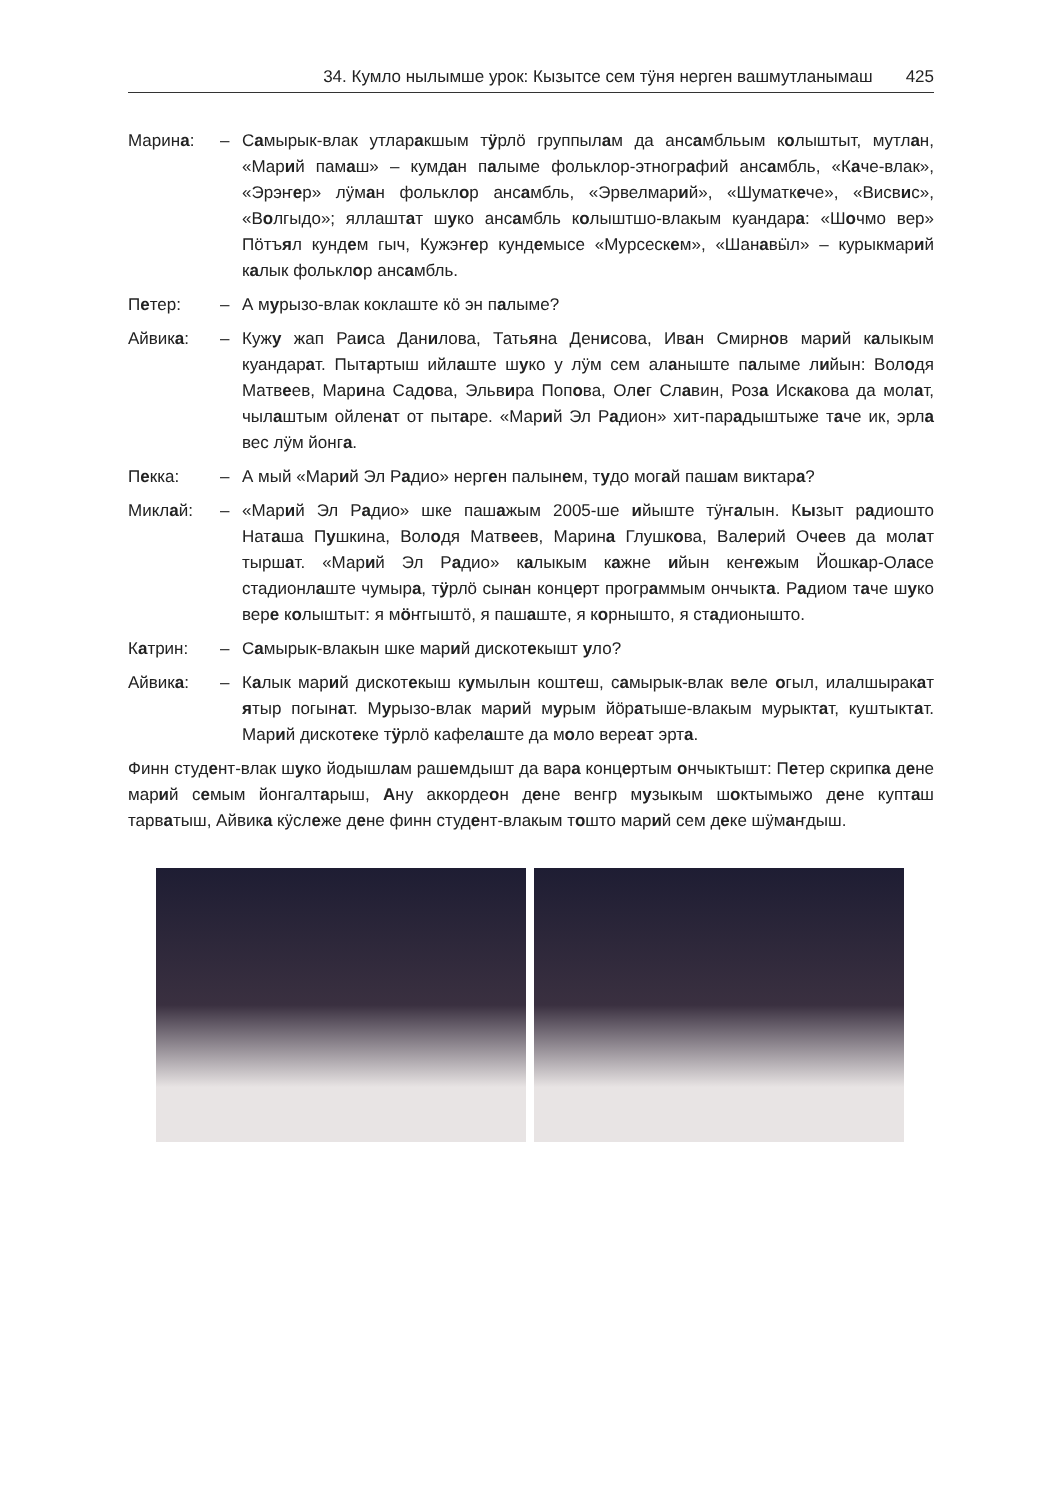34. Кумло нылымше урок: Кызытсе сем тӱня нерген вашмутланымаш 425
Марина: – Самырык-влак утларакшым тӱрлӧ группылам да ансамбльым колыштыт, мутлан, «Марий памаш» – кумдан палыме фольклор-этнографий ансамбль, «Каче-влак», «Эрэҥер» лӱман фольклор ансамбль, «Эрвелмарий», «Шуматкече», «Висвис», «Волгыдо»; яллаштат шуко ансамбль колыштшо-влакым куандара: «Шочмо вер» Пӧтъял кундем гыч, Кужэҥер кундемысе «Мурсескем», «Шанавӹл» – курыкмарий калык фольклор ансамбль.
Петер: – А мурызо-влак коклаште кӧ эн палыме?
Айвика: – Кужу жап Раиса Данилова, Татьяна Денисова, Иван Смирнов марий калыкым куандарат. Пытартыш ийлаште шуко у лӱм сем аланыште палыме лийын: Володя Матвеев, Марина Садова, Эльвира Попова, Олег Славин, Роза Искакова да молат, чылаштым ойленат от пытаре. «Марий Эл Радион» хит-парадыштыже таче ик, эрла вес лӱм йонга.
Пекка: – А мый «Марий Эл Радио» нерген палынем, тудо могай пашам виктара?
Миклай: – «Марий Эл Радио» шке пашажым 2005-ше ийыште тӱҥалын. Кызыт радиошто Наташа Пушкина, Володя Матвеев, Марина Глушкова, Валерий Очеев да молат тыршат. «Марий Эл Радио» калыкым кажне ийын кеҥежым Йошкар-Оласе стадионлаште чумыра, тӱрлӧ сынан концерт программым ончыкта. Радиом таче шуко вере колыштыт: я мӧҥгыштӧ, я пашаште, я корнышто, я стадионышто.
Катрин: – Самырык-влакын шке марий дискотекышт уло?
Айвика: – Калык марий дискотекыш кумылын коштеш, самырык-влак веле огыл, илалшыракат ятыр погынат. Мурызо-влак марий мурым йӧратыше-влакым мурыктат, куштыктат. Марий дискотеке тӱрлӧ кафелаште да моло вереат эрта.
Финн студент-влак шуко йодышлам рашемдышт да вара концертым ончыктышт: Петер скрипка дене марий семым йонгалтарыш, Ану аккордеон дене венгр музыкым шоктымыжо дене купташ тарватыш, Айвика кӱслеже дене финн студент-влакым тошто марий сем деке шӱмаҥдыш.